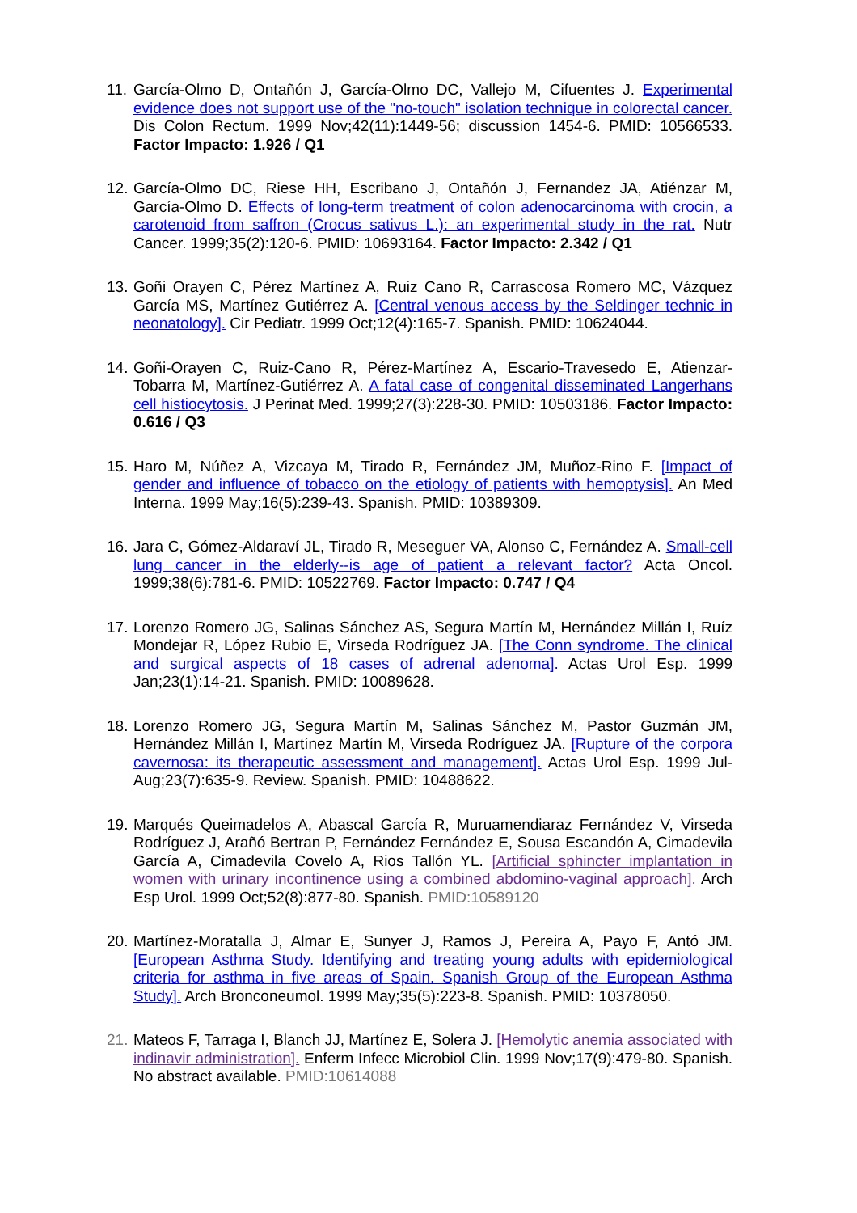11.
García-Olmo D, Ontañón J, García-Olmo DC, Vallejo M, Cifuentes J. Experimental evidence does not support use of the "no-touch" isolation technique in colorectal cancer. Dis Colon Rectum. 1999 Nov;42(11):1449-56; discussion 1454-6. PMID: 10566533. Factor Impacto: 1.926 / Q1
12.
García-Olmo DC, Riese HH, Escribano J, Ontañón J, Fernandez JA, Atiénzar M, García-Olmo D. Effects of long-term treatment of colon adenocarcinoma with crocin, a carotenoid from saffron (Crocus sativus L.): an experimental study in the rat. Nutr Cancer. 1999;35(2):120-6. PMID: 10693164. Factor Impacto: 2.342 / Q1
13.
Goñi Orayen C, Pérez Martínez A, Ruiz Cano R, Carrascosa Romero MC, Vázquez García MS, Martínez Gutiérrez A. [Central venous access by the Seldinger technic in neonatology]. Cir Pediatr. 1999 Oct;12(4):165-7. Spanish. PMID: 10624044.
14.
Goñi-Orayen C, Ruiz-Cano R, Pérez-Martínez A, Escario-Travesedo E, Atienzar-Tobarra M, Martínez-Gutiérrez A. A fatal case of congenital disseminated Langerhans cell histiocytosis. J Perinat Med. 1999;27(3):228-30. PMID: 10503186. Factor Impacto: 0.616 / Q3
15.
Haro M, Núñez A, Vizcaya M, Tirado R, Fernández JM, Muñoz-Rino F. [Impact of gender and influence of tobacco on the etiology of patients with hemoptysis]. An Med Interna. 1999 May;16(5):239-43. Spanish. PMID: 10389309.
16.
Jara C, Gómez-Aldaraví JL, Tirado R, Meseguer VA, Alonso C, Fernández A. Small-cell lung cancer in the elderly--is age of patient a relevant factor? Acta Oncol. 1999;38(6):781-6. PMID: 10522769. Factor Impacto: 0.747 / Q4
17.
Lorenzo Romero JG, Salinas Sánchez AS, Segura Martín M, Hernández Millán I, Ruíz Mondejar R, López Rubio E, Virseda Rodríguez JA. [The Conn syndrome. The clinical and surgical aspects of 18 cases of adrenal adenoma]. Actas Urol Esp. 1999 Jan;23(1):14-21. Spanish. PMID: 10089628.
18.
Lorenzo Romero JG, Segura Martín M, Salinas Sánchez M, Pastor Guzmán JM, Hernández Millán I, Martínez Martín M, Virseda Rodríguez JA. [Rupture of the corpora cavernosa: its therapeutic assessment and management]. Actas Urol Esp. 1999 Jul-Aug;23(7):635-9. Review. Spanish. PMID: 10488622.
19.
Marqués Queimadelos A, Abascal García R, Muruamendiaraz Fernández V, Virseda Rodríguez J, Arañó Bertran P, Fernández Fernández E, Sousa Escandón A, Cimadevila García A, Cimadevila Covelo A, Rios Tallón YL. [Artificial sphincter implantation in women with urinary incontinence using a combined abdomino-vaginal approach]. Arch Esp Urol. 1999 Oct;52(8):877-80. Spanish. PMID:10589120
20.
Martínez-Moratalla J, Almar E, Sunyer J, Ramos J, Pereira A, Payo F, Antó JM. [European Asthma Study. Identifying and treating young adults with epidemiological criteria for asthma in five areas of Spain. Spanish Group of the European Asthma Study]. Arch Bronconeumol. 1999 May;35(5):223-8. Spanish. PMID: 10378050.
21.
Mateos F, Tarraga I, Blanch JJ, Martínez E, Solera J. [Hemolytic anemia associated with indinavir administration]. Enferm Infecc Microbiol Clin. 1999 Nov;17(9):479-80. Spanish. No abstract available. PMID:10614088